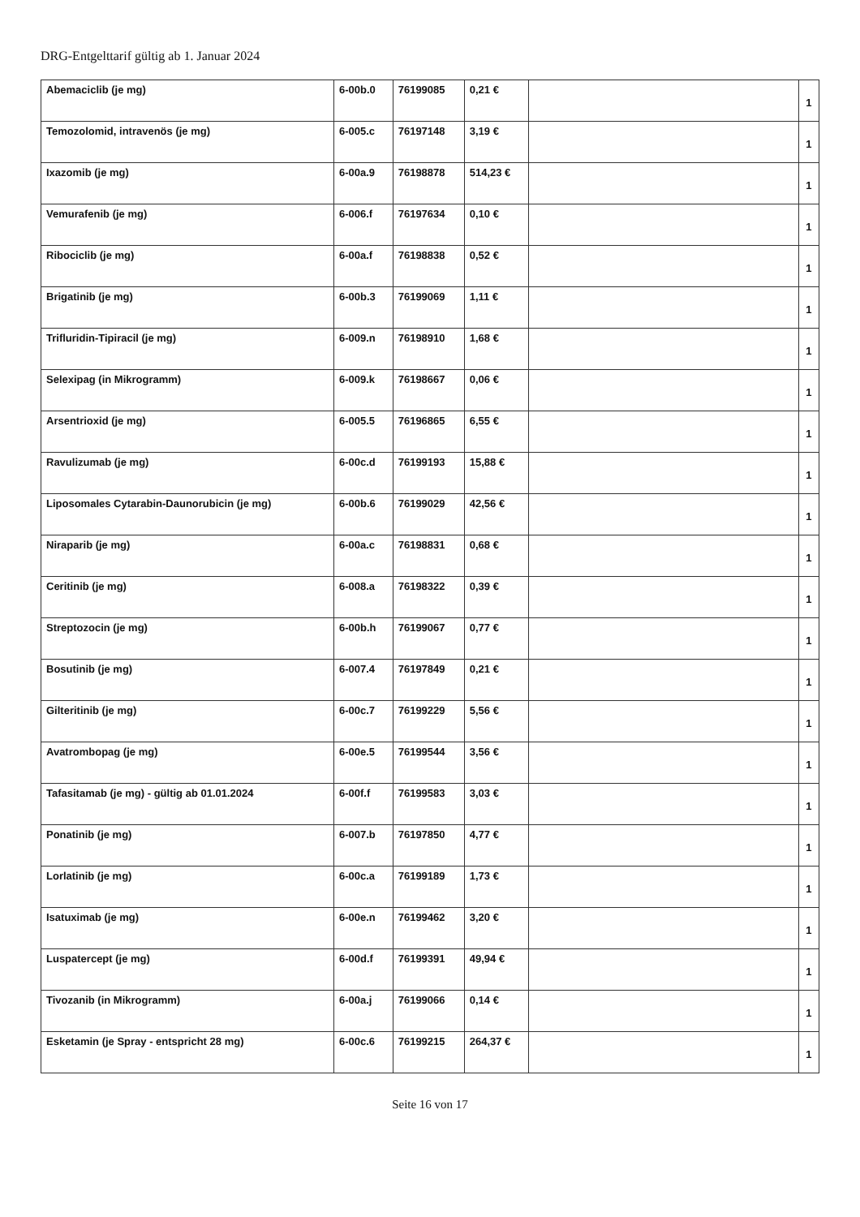DRG-Entgelttarif gültig ab 1. Januar 2024
| Abemaciclib (je mg) | 6-00b.0 | 76199085 | 0,21 € | | 1 |
| Temozolomid, intravenös (je mg) | 6-005.c | 76197148 | 3,19 € | | 1 |
| Ixazomib (je mg) | 6-00a.9 | 76198878 | 514,23 € | | 1 |
| Vemurafenib (je mg) | 6-006.f | 76197634 | 0,10 € | | 1 |
| Ribociclib (je mg) | 6-00a.f | 76198838 | 0,52 € | | 1 |
| Brigatinib (je mg) | 6-00b.3 | 76199069 | 1,11 € | | 1 |
| Trifluridin-Tipiracil (je mg) | 6-009.n | 76198910 | 1,68 € | | 1 |
| Selexipag (in Mikrogramm) | 6-009.k | 76198667 | 0,06 € | | 1 |
| Arsentrioxid (je mg) | 6-005.5 | 76196865 | 6,55 € | | 1 |
| Ravulizumab (je mg) | 6-00c.d | 76199193 | 15,88 € | | 1 |
| Liposomales Cytarabin-Daunorubicin (je mg) | 6-00b.6 | 76199029 | 42,56 € | | 1 |
| Niraparib (je mg) | 6-00a.c | 76198831 | 0,68 € | | 1 |
| Ceritinib (je mg) | 6-008.a | 76198322 | 0,39 € | | 1 |
| Streptozocin (je mg) | 6-00b.h | 76199067 | 0,77 € | | 1 |
| Bosutinib (je mg) | 6-007.4 | 76197849 | 0,21 € | | 1 |
| Gilteritinib (je mg) | 6-00c.7 | 76199229 | 5,56 € | | 1 |
| Avatrombopag (je mg) | 6-00e.5 | 76199544 | 3,56 € | | 1 |
| Tafasitamab (je mg) - gültig ab 01.01.2024 | 6-00f.f | 76199583 | 3,03 € | | 1 |
| Ponatinib (je mg) | 6-007.b | 76197850 | 4,77 € | | 1 |
| Lorlatinib (je mg) | 6-00c.a | 76199189 | 1,73 € | | 1 |
| Isatuximab (je mg) | 6-00e.n | 76199462 | 3,20 € | | 1 |
| Luspatercept (je mg) | 6-00d.f | 76199391 | 49,94 € | | 1 |
| Tivozanib (in Mikrogramm) | 6-00a.j | 76199066 | 0,14 € | | 1 |
| Esketamin (je Spray - entspricht 28 mg) | 6-00c.6 | 76199215 | 264,37 € | | 1 |
Seite 16 von 17